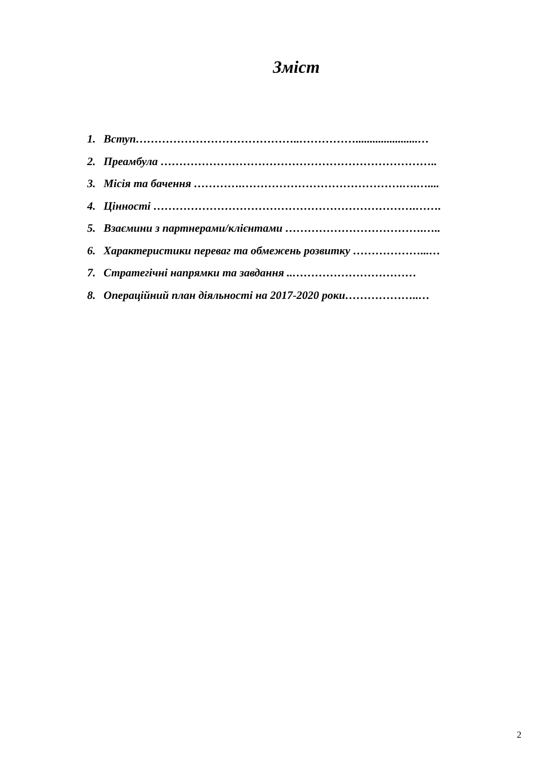Зміст
1. Вступ……………………………………..……………......................…
2. Преамбула ………………………………………………………………..
3. Місія та бачення ………….…………………………………….….…....
4. Цінності …………………………………………………………….…….
5. Взаємини з партнерами/клієнтами ……………………………….…..
6. Характеристики переваг та обмежень розвитку ………………...…
7. Стратегічні напрямки та завдання ..……………………………
8. Операційний план діяльності на 2017-2020 роки………………..…
2